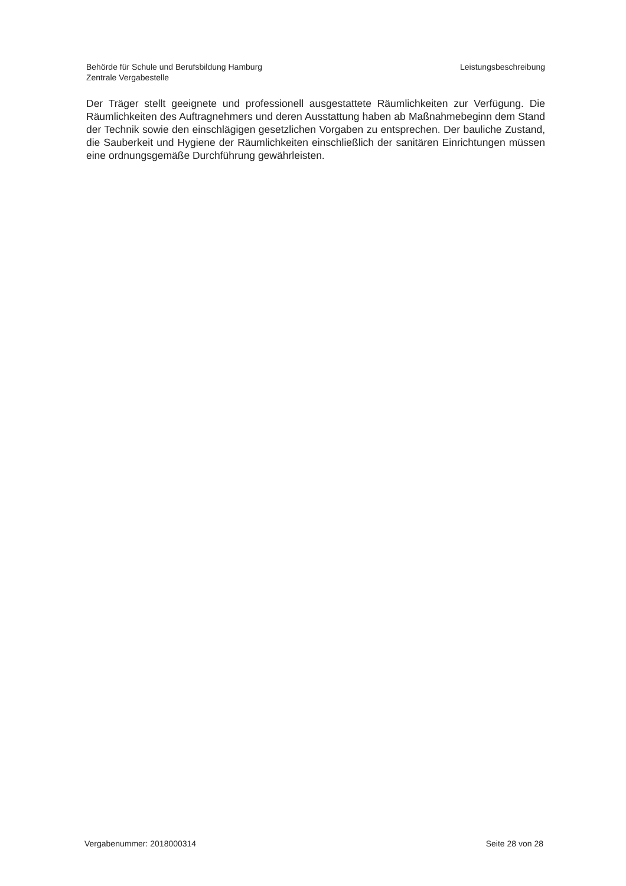Behörde für Schule und Berufsbildung Hamburg
Zentrale Vergabestelle
Leistungsbeschreibung
Der Träger stellt geeignete und professionell ausgestattete Räumlichkeiten zur Verfügung. Die Räumlichkeiten des Auftragnehmers und deren Ausstattung haben ab Maßnahmebeginn dem Stand der Technik sowie den einschlägigen gesetzlichen Vorgaben zu entsprechen. Der bauliche Zustand, die Sauberkeit und Hygiene der Räumlichkeiten einschließlich der sanitären Einrichtungen müssen eine ordnungsgemäße Durchführung gewährleisten.
Vergabenummer: 2018000314 Seite 28 von 28